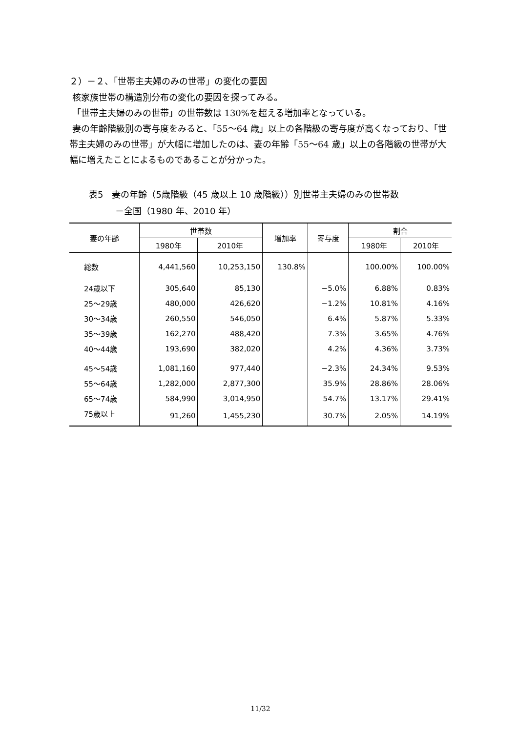２）－２、「世帯主夫婦のみの世帯」の変化の要因
核家族世帯の構造別分布の変化の要因を探ってみる。
「世帯主夫婦のみの世帯」の世帯数は 130%を超える増加率となっている。
妻の年齢階級別の寄与度をみると、「55～64 歳」以上の各階級の寄与度が高くなっており、「世帯主夫婦のみの世帯」が大幅に増加したのは、妻の年齢「55～64 歳」以上の各階級の世帯が大幅に増えたことによるものであることが分かった。
表5　妻の年齢（5歳階級（45 歳以上 10 歳階級））別世帯主夫婦のみの世帯数
　　　－全国（1980 年、2010 年）
| 妻の年齢 | 世帯数 | | 増加率 | 寄与度 | 割合 | |
| --- | --- | --- | --- | --- | --- | --- |
| | 1980年 | 2010年 | | | 1980年 | 2010年 |
| 総数 | 4,441,560 | 10,253,150 | 130.8% | | 100.00% | 100.00% |
| 24歳以下 | 305,640 | 85,130 | | −5.0% | 6.88% | 0.83% |
| 25～29歳 | 480,000 | 426,620 | | −1.2% | 10.81% | 4.16% |
| 30～34歳 | 260,550 | 546,050 | | 6.4% | 5.87% | 5.33% |
| 35～39歳 | 162,270 | 488,420 | | 7.3% | 3.65% | 4.76% |
| 40～44歳 | 193,690 | 382,020 | | 4.2% | 4.36% | 3.73% |
| 45～54歳 | 1,081,160 | 977,440 | | −2.3% | 24.34% | 9.53% |
| 55～64歳 | 1,282,000 | 2,877,300 | | 35.9% | 28.86% | 28.06% |
| 65～74歳 | 584,990 | 3,014,950 | | 54.7% | 13.17% | 29.41% |
| 75歳以上 | 91,260 | 1,455,230 | | 30.7% | 2.05% | 14.19% |
11/32